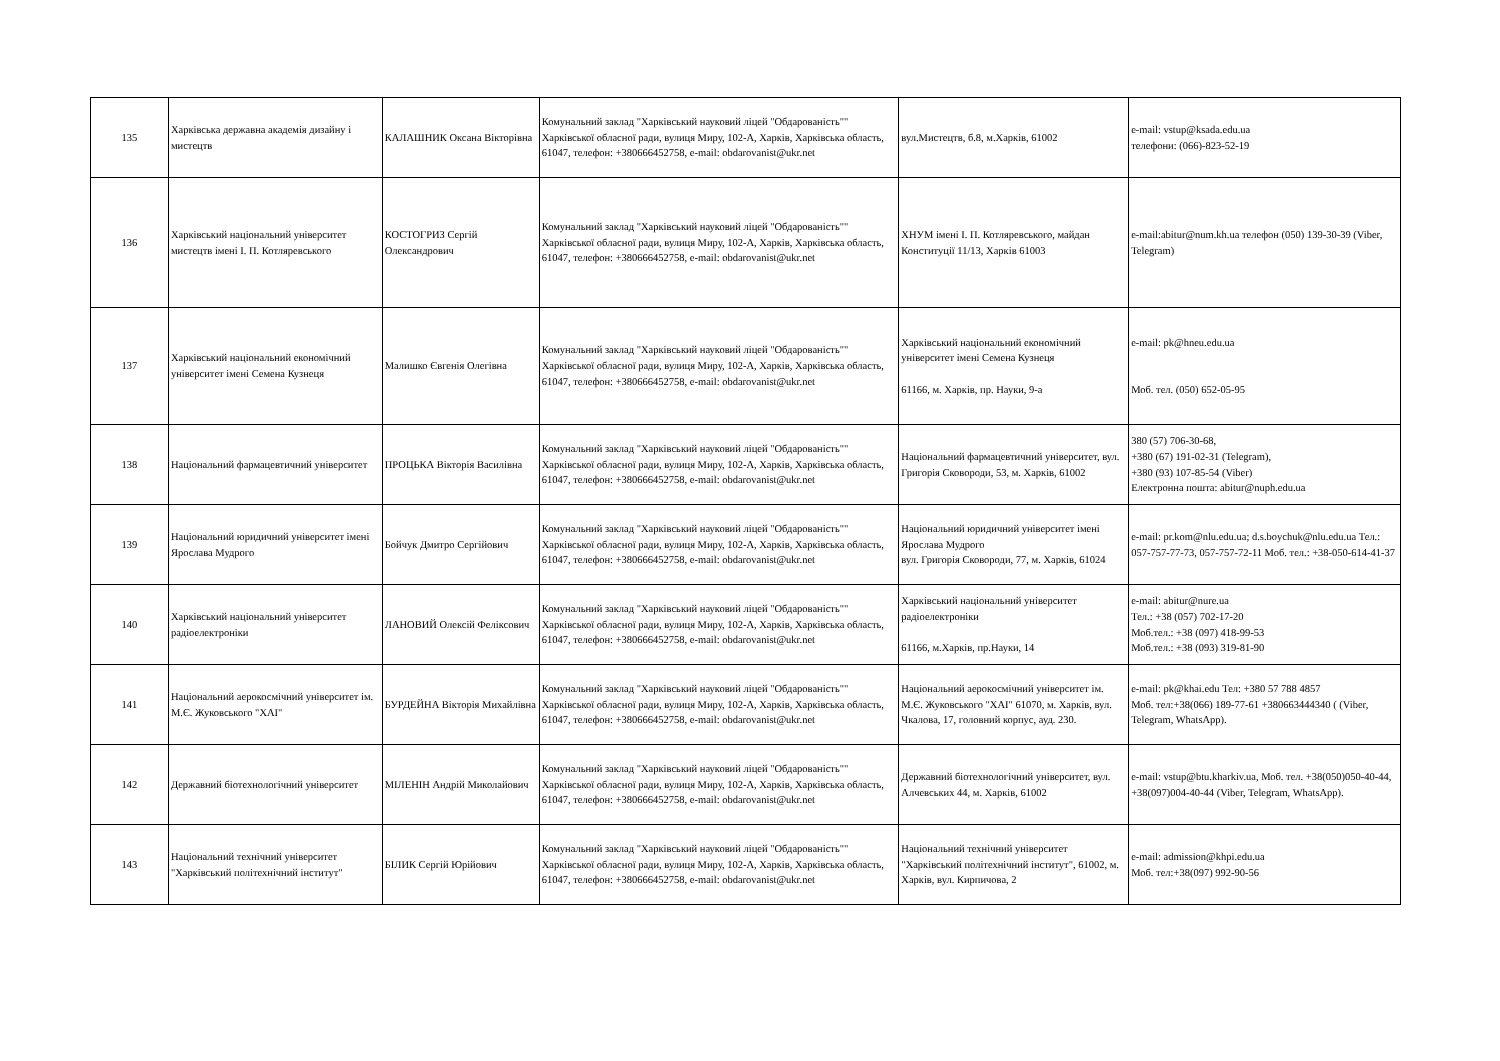| 135 | Харківська державна академія дизайну і мистецтв | КАЛАШНИК Оксана Вікторівна | Комунальний заклад "Харківський науковий ліцей "Обдарованість"" Харківської обласної ради, вулиця Миру, 102-А, Харків, Харківська область, 61047, телефон: +380666452758, e-mail: obdarovanist@ukr.net | вул.Мистецтв, б.8, м.Харків, 61002 | e-mail: vstup@ksada.edu.ua телефони: (066)-823-52-19 |
| 136 | Харківський національний університет мистецтв імені І. П. Котляревського | КОСТОГРИЗ Сергій Олександрович | Комунальний заклад "Харківський науковий ліцей "Обдарованість"" Харківської обласної ради, вулиця Миру, 102-А, Харків, Харківська область, 61047, телефон: +380666452758, e-mail: obdarovanist@ukr.net | ХНУМ імені І. П. Котляревського, майдан Конституції 11/13, Харків 61003 | e-mail:abitur@num.kh.ua телефон (050) 139-30-39 (Viber, Telegram) |
| 137 | Харківський національний економічний університет імені Семена Кузнеця | Малишко Євгенія Олегівна | Комунальний заклад "Харківський науковий ліцей "Обдарованість"" Харківської обласної ради, вулиця Миру, 102-А, Харків, Харківська область, 61047, телефон: +380666452758, e-mail: obdarovanist@ukr.net | Харківський національний економічний університет імені Семена Кузнеця 61166, м. Харків, пр. Науки, 9-а | e-mail: pk@hneu.edu.ua Моб. тел. (050) 652-05-95 |
| 138 | Національний фармацевтичний університет | ПРОЦЬКА Вікторія Василівна | Комунальний заклад "Харківський науковий ліцей "Обдарованість"" Харківської обласної ради, вулиця Миру, 102-А, Харків, Харківська область, 61047, телефон: +380666452758, e-mail: obdarovanist@ukr.net | Національний фармацевтичний університет, вул. Григорія Сковороди, 53, м. Харків, 61002 | 380 (57) 706-30-68, +380 (67) 191-02-31 (Telegram), +380 (93) 107-85-54 (Viber) Електронна пошта: abitur@nuph.edu.ua |
| 139 | Національний юридичний університет імені Ярослава Мудрого | Бойчук Дмитро Сергійович | Комунальний заклад "Харківський науковий ліцей "Обдарованість"" Харківської обласної ради, вулиця Миру, 102-А, Харків, Харківська область, 61047, телефон: +380666452758, e-mail: obdarovanist@ukr.net | Національний юридичний університет імені Ярослава Мудрого вул. Григорія Сковороди, 77, м. Харків, 61024 | e-mail: pr.kom@nlu.edu.ua; d.s.boychuk@nlu.edu.ua Тел.: 057-757-77-73, 057-757-72-11 Моб. тел.: +38-050-614-41-37 |
| 140 | Харківський національний університет радіоелектроніки | ЛАНОВИЙ Олексій Феліксович | Комунальний заклад "Харківський науковий ліцей "Обдарованість"" Харківської обласної ради, вулиця Миру, 102-А, Харків, Харківська область, 61047, телефон: +380666452758, e-mail: obdarovanist@ukr.net | Харківський національний університет радіоелектроніки 61166, м.Харків, пр.Науки, 14 | e-mail: abitur@nure.ua Тел.: +38 (057) 702-17-20 Моб.тел.: +38 (097) 418-99-53 Моб.тел.: +38 (093) 319-81-90 |
| 141 | Національний аерокосмічний університет ім. М.Є. Жуковського "ХАІ" | БУРДЕЙНА Вікторія Михайлівна | Комунальний заклад "Харківський науковий ліцей "Обдарованість"" Харківської обласної ради, вулиця Миру, 102-А, Харків, Харківська область, 61047, телефон: +380666452758, e-mail: obdarovanist@ukr.net | Національний аерокосмічний університет ім. М.Є. Жуковського "ХАІ" 61070, м. Харків, вул. Чкалова, 17, головний корпус, ауд. 230. | e-mail: pk@khai.edu Тел: +380 57 788 4857 Моб. тел:+38(066) 189-77-61 +380663444340 ( (Viber, Telegram, WhatsApp). |
| 142 | Державний біотехнологічний університет | МІЛЕНІН Андрій Миколайович | Комунальний заклад "Харківський науковий ліцей "Обдарованість"" Харківської обласної ради, вулиця Миру, 102-А, Харків, Харківська область, 61047, телефон: +380666452758, e-mail: obdarovanist@ukr.net | Державний біотехнологічний університет, вул. Алчевських 44, м. Харків, 61002 | e-mail: vstup@btu.kharkiv.ua, Моб. тел. +38(050)050-40-44, +38(097)004-40-44 (Viber, Telegram, WhatsApp). |
| 143 | Національний технічний університет "Харківський політехнічний інститут" | БІЛИК Сергій Юрійович | Комунальний заклад "Харківський науковий ліцей "Обдарованість"" Харківської обласної ради, вулиця Миру, 102-А, Харків, Харківська область, 61047, телефон: +380666452758, e-mail: obdarovanist@ukr.net | Національний технічний університет "Харківський політехнічний інститут", 61002, м. Харків, вул. Кирпичова, 2 | e-mail: admission@khpi.edu.ua Моб. тел:+38(097) 992-90-56 |